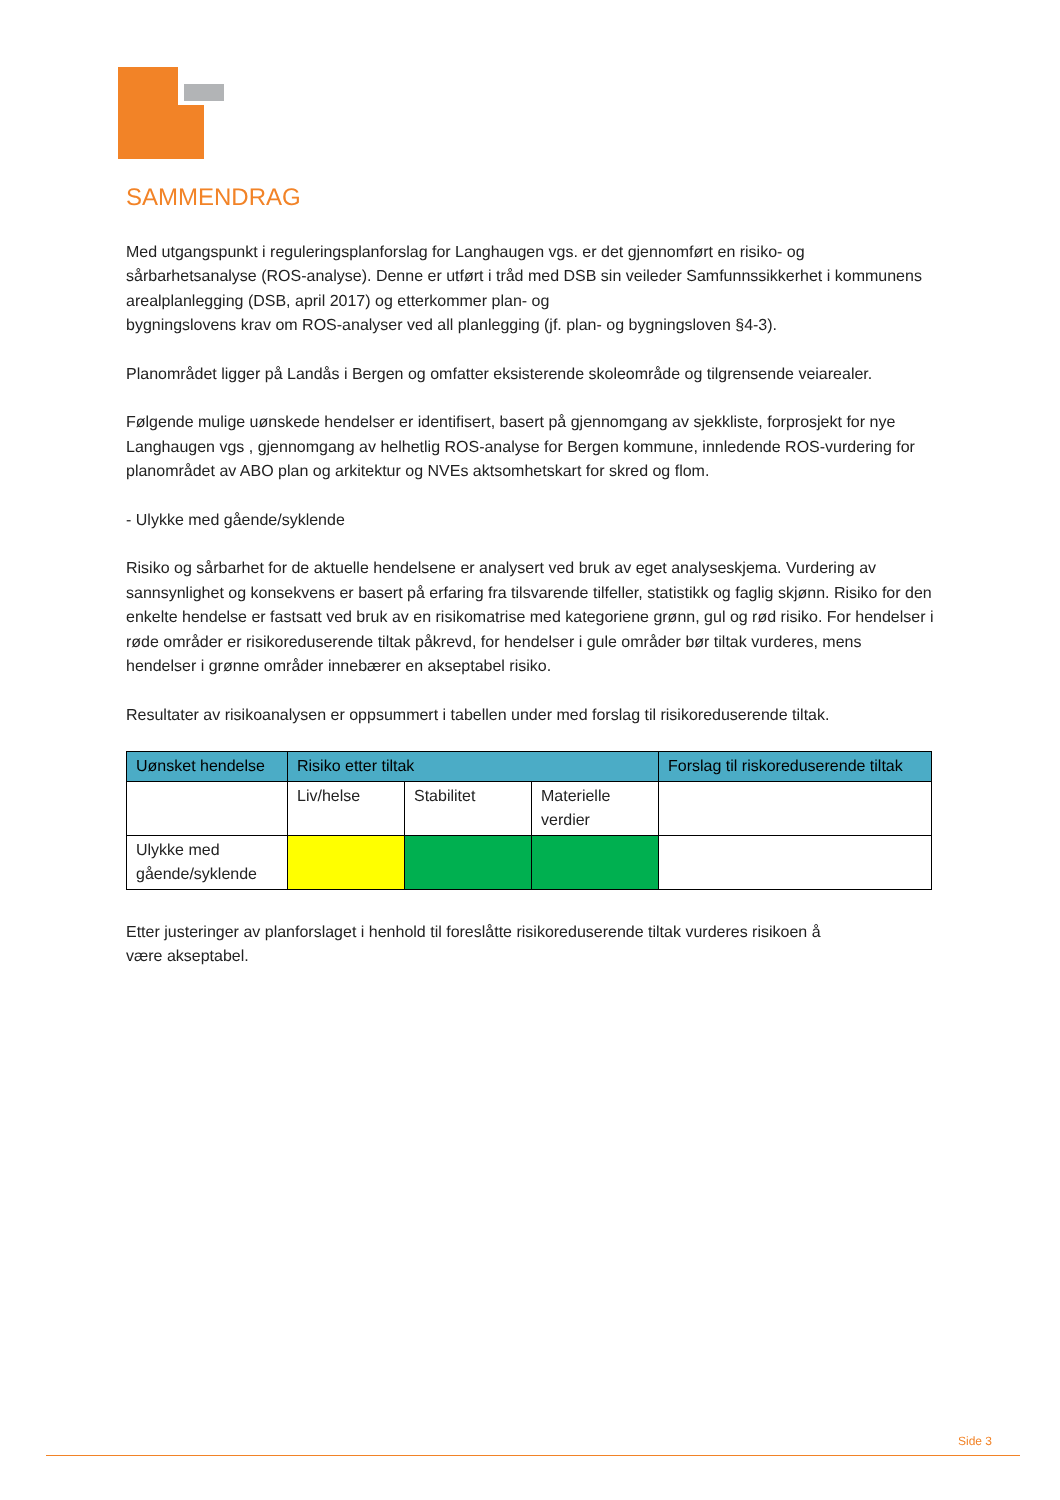SAMMENDRAG
Med utgangspunkt i reguleringsplanforslag for Langhaugen vgs. er det gjennomført en risiko- og sårbarhetsanalyse (ROS-analyse). Denne er utført i tråd med DSB sin veileder Samfunnssikkerhet i kommunens arealplanlegging (DSB, april 2017) og etterkommer plan- og
bygningslovens krav om ROS-analyser ved all planlegging (jf. plan- og bygningsloven §4-3).
Planområdet ligger på Landås i Bergen og omfatter eksisterende skoleområde og tilgrensende veiarealer.
Følgende mulige uønskede hendelser er identifisert, basert på gjennomgang av sjekkliste, forprosjekt for nye Langhaugen vgs , gjennomgang av helhetlig ROS-analyse for Bergen kommune, innledende ROS-vurdering for planområdet av ABO plan og arkitektur og NVEs aktsomhetskart for skred og flom.
- Ulykke med gående/syklende
Risiko og sårbarhet for de aktuelle hendelsene er analysert ved bruk av eget analyseskjema. Vurdering av sannsynlighet og konsekvens er basert på erfaring fra tilsvarende tilfeller, statistikk og faglig skjønn. Risiko for den enkelte hendelse er fastsatt ved bruk av en risikomatrise med kategoriene grønn, gul og rød risiko. For hendelser i røde områder er risikoreduserende tiltak påkrevd, for hendelser i gule områder bør tiltak vurderes, mens hendelser i grønne områder innebærer en akseptabel risiko.
Resultater av risikoanalysen er oppsummert i tabellen under med forslag til risikoreduserende tiltak.
| Uønsket hendelse | Risiko etter tiltak | | | Forslag til riskoreduserende tiltak |
| --- | --- | --- | --- | --- |
| | Liv/helse | Stabilitet | Materielle verdier | |
| Ulykke med gående/syklende | | | | |
Etter justeringer av planforslaget i henhold til foreslåtte risikoreduserende tiltak vurderes risikoen å
være akseptabel.
Side 3